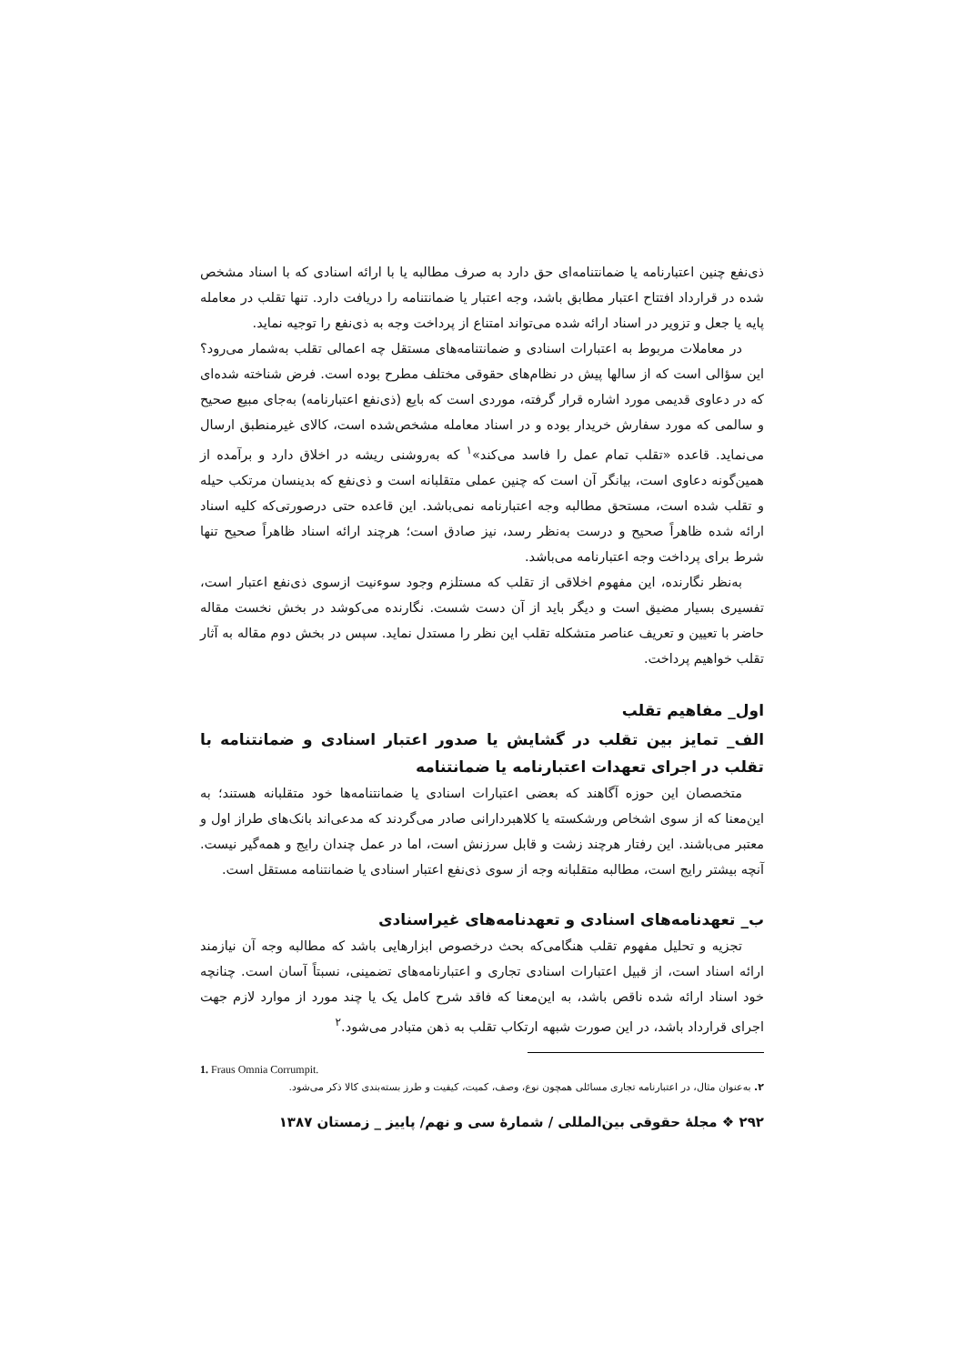ذی‌نفع چنین اعتبارنامه یا ضمانتنامه‌ای حق دارد به صرف مطالبه یا با ارائه اسنادی که با اسناد مشخص شده در قرارداد افتتاح اعتبار مطابق باشد، وجه اعتبار یا ضمانتنامه را دریافت دارد. تنها تقلب در معامله پایه یا جعل و تزویر در اسناد ارائه شده می‌تواند امتناع از پرداخت وجه به ذی‌نفع را توجیه نماید.
در معاملات مربوط به اعتبارات اسنادی و ضمانتنامه‌های مستقل چه اعمالی تقلب به‌شمار می‌رود؟ این سؤالی است که از سالها پیش در نظام‌های حقوقی مختلف مطرح بوده است. فرض شناخته شده‌ای که در دعاوی قدیمی مورد اشاره قرار گرفته، موردی است که بایع (ذی‌نفع اعتبارنامه) به‌جای مبیع صحیح و سالمی که مورد سفارش خریدار بوده و در اسناد معامله مشخص‌شده است، کالای غیرمنطبق ارسال می‌نماید. قاعده «تقلب تمام عمل را فاسد می‌کند»<sup>۱</sup> که به‌روشنی ریشه در اخلاق دارد و برآمده از همین‌گونه دعاوی است، بیانگر آن است که چنین عملی متقلبانه است و ذی‌نفع که بدینسان مرتکب حیله و تقلب شده است، مستحق مطالبه وجه اعتبارنامه نمی‌باشد. این قاعده حتی درصورتی‌که کلیه اسناد ارائه شده ظاهراً صحیح و درست به‌نظر رسد، نیز صادق است؛ هرچند ارائه اسناد ظاهراً صحیح تنها شرط برای پرداخت وجه اعتبارنامه می‌باشد.
به‌نظر نگارنده، این مفهوم اخلاقی از تقلب که مستلزم وجود سوءنیت ازسوی ذی‌نفع اعتبار است، تفسیری بسیار مضیق است و دیگر باید از آن دست شست. نگارنده می‌کوشد در بخش نخست مقاله حاضر با تعیین و تعریف عناصر متشکله تقلب این نظر را مستدل نماید. سپس در بخش دوم مقاله به آثار تقلب خواهیم پرداخت.
اول_ مفاهیم تقلب
الف_ تمایز بین تقلب در گشایش یا صدور اعتبار اسنادی و ضمانتنامه با تقلب در اجرای تعهدات اعتبارنامه یا ضمانتنامه
متخصصان این حوزه آگاهند که بعضی اعتبارات اسنادی یا ضمانتنامه‌ها خود متقلبانه هستند؛ به این‌معنا که از سوی اشخاص ورشکسته یا کلاهبردارانی صادر می‌گردند که مدعی‌اند بانک‌های طراز اول و معتبر می‌باشند. این رفتار هرچند زشت و قابل سرزنش است، اما در عمل چندان رایج و همه‌گیر نیست. آنچه بیشتر رایج است، مطالبه متقلبانه وجه از سوی ذی‌نفع اعتبار اسنادی یا ضمانتنامه مستقل است.
ب_ تعهدنامه‌های اسنادی و تعهدنامه‌های غیراسنادی
تجزیه و تحلیل مفهوم تقلب هنگامی‌که بحث درخصوص ابزارهایی باشد که مطالبه وجه آن نیازمند ارائه اسناد است، از قبیل اعتبارات اسنادی تجاری و اعتبارنامه‌های تضمینی، نسبتاً آسان است. چنانچه خود اسناد ارائه شده ناقص باشد، به این‌معنا که فاقد شرح کامل یک یا چند مورد از موارد لازم جهت اجرای قرارداد باشد، در این صورت شبهه ارتکاب تقلب به ذهن متبادر می‌شود.<sup>۲</sup>
1. Fraus Omnia Corrumpit.
۲. به‌عنوان مثال، در اعتبارنامه تجاری مسائلی همچون نوع، وصف، کمیت، کیفیت و طرز بسته‌بندی کالا ذکر می‌شود.
۲۹۲ ❖ مجلهٔ حقوقی بین‌المللی / شمارهٔ سی و نهم/ پاییز _ زمستان ۱۳۸۷